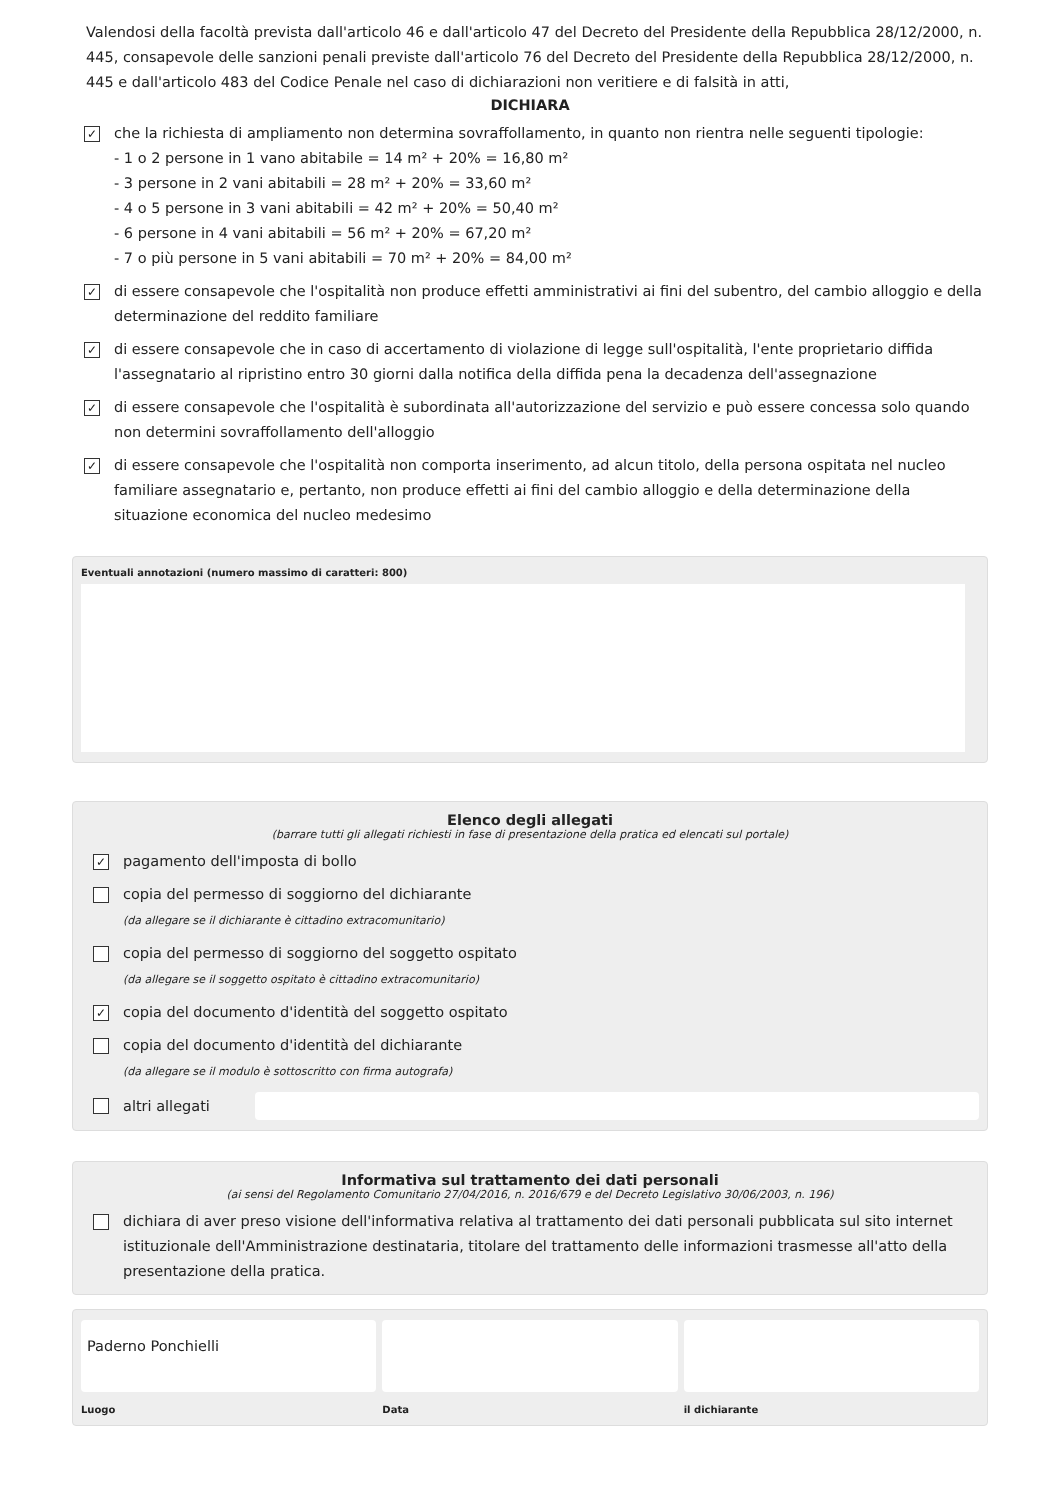Valendosi della facoltà prevista dall'articolo 46 e dall'articolo 47 del Decreto del Presidente della Repubblica 28/12/2000, n. 445, consapevole delle sanzioni penali previste dall'articolo 76 del Decreto del Presidente della Repubblica 28/12/2000, n. 445 e dall'articolo 483 del Codice Penale nel caso di dichiarazioni non veritiere e di falsità in atti,
DICHIARA
✓
che la richiesta di ampliamento non determina sovraffollamento, in quanto non rientra nelle seguenti tipologie:
- 1 o 2 persone in 1 vano abitabile = 14 m² + 20% = 16,80 m²
- 3 persone in 2 vani abitabili = 28 m² + 20% = 33,60 m²
- 4 o 5 persone in 3 vani abitabili = 42 m² + 20% = 50,40 m²
- 6 persone in 4 vani abitabili = 56 m² + 20% = 67,20 m²
- 7 o più persone in 5 vani abitabili = 70 m² + 20% = 84,00 m²
✓
di essere consapevole che l'ospitalità non produce effetti amministrativi ai fini del subentro, del cambio alloggio e della determinazione del reddito familiare
✓
di essere consapevole che in caso di accertamento di violazione di legge sull'ospitalità, l'ente proprietario diffida l'assegnatario al ripristino entro 30 giorni dalla notifica della diffida pena la decadenza dell'assegnazione
✓
di essere consapevole che l'ospitalità è subordinata all'autorizzazione del servizio e può essere concessa solo quando non determini sovraffollamento dell'alloggio
✓
di essere consapevole che l'ospitalità non comporta inserimento, ad alcun titolo, della persona ospitata nel nucleo familiare assegnatario e, pertanto, non produce effetti ai fini del cambio alloggio e della determinazione della situazione economica del nucleo medesimo
Eventuali annotazioni (numero massimo di caratteri: 800)
Elenco degli allegati
(barrare tutti gli allegati richiesti in fase di presentazione della pratica ed elencati sul portale)
✓
pagamento dell'imposta di bollo
copia del permesso di soggiorno del dichiarante
(da allegare se il dichiarante è cittadino extracomunitario)
copia del permesso di soggiorno del soggetto ospitato
(da allegare se il soggetto ospitato è cittadino extracomunitario)
✓
copia del documento d'identità del soggetto ospitato
copia del documento d'identità del dichiarante
(da allegare se il modulo è sottoscritto con firma autografa)
altri allegati
Informativa sul trattamento dei dati personali
(ai sensi del Regolamento Comunitario 27/04/2016, n. 2016/679 e del Decreto Legislativo 30/06/2003, n. 196)
dichiara di aver preso visione dell'informativa relativa al trattamento dei dati personali pubblicata sul sito internet istituzionale dell'Amministrazione destinataria, titolare del trattamento delle informazioni trasmesse all'atto della presentazione della pratica.
Paderno Ponchielli
Luogo
Data il dichiarante